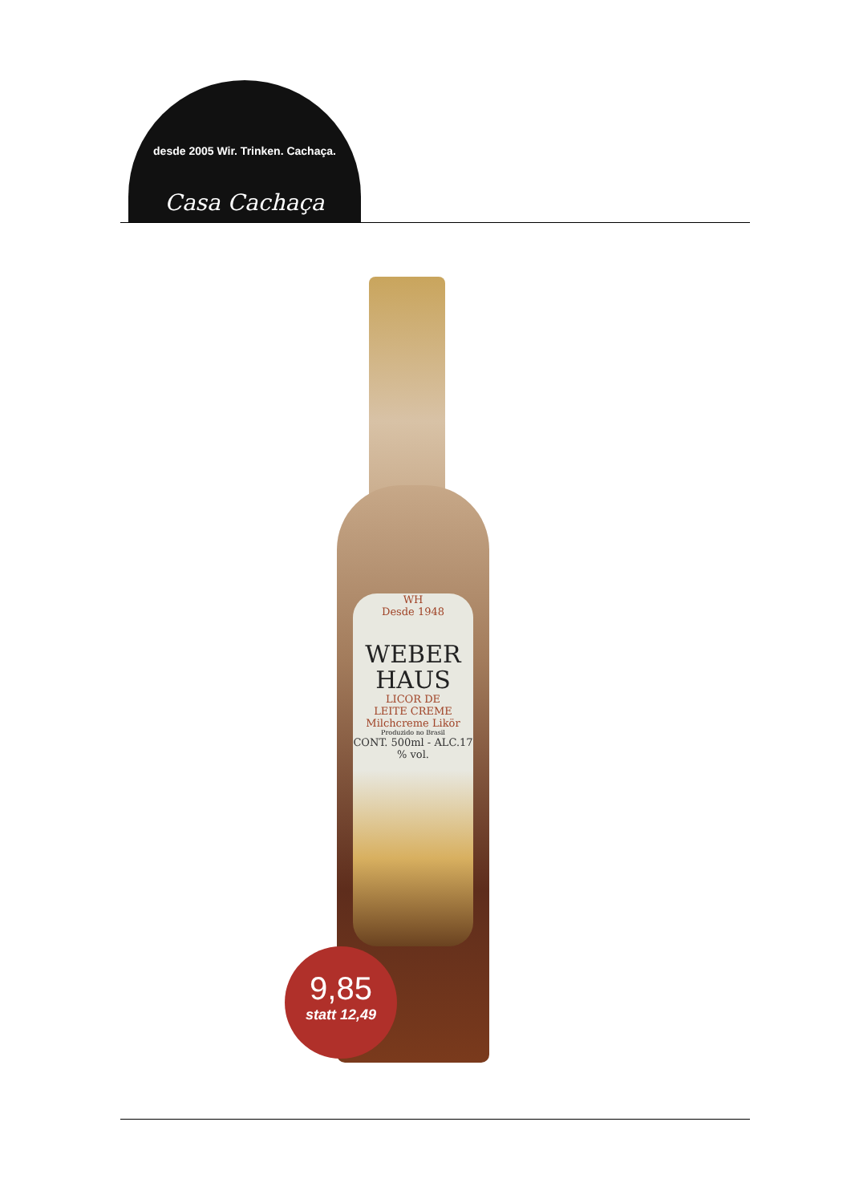desde 2005 Wir. Trinken. Cachaça.
Casa Cachaça
WH
Desde 1948
WEBER
HAUS
LICOR DE
LEITE CREME
Milchcreme Likör
Produzido no Brasil
CONT. 500ml - ALC.17 % vol.
9,85
statt 12,49